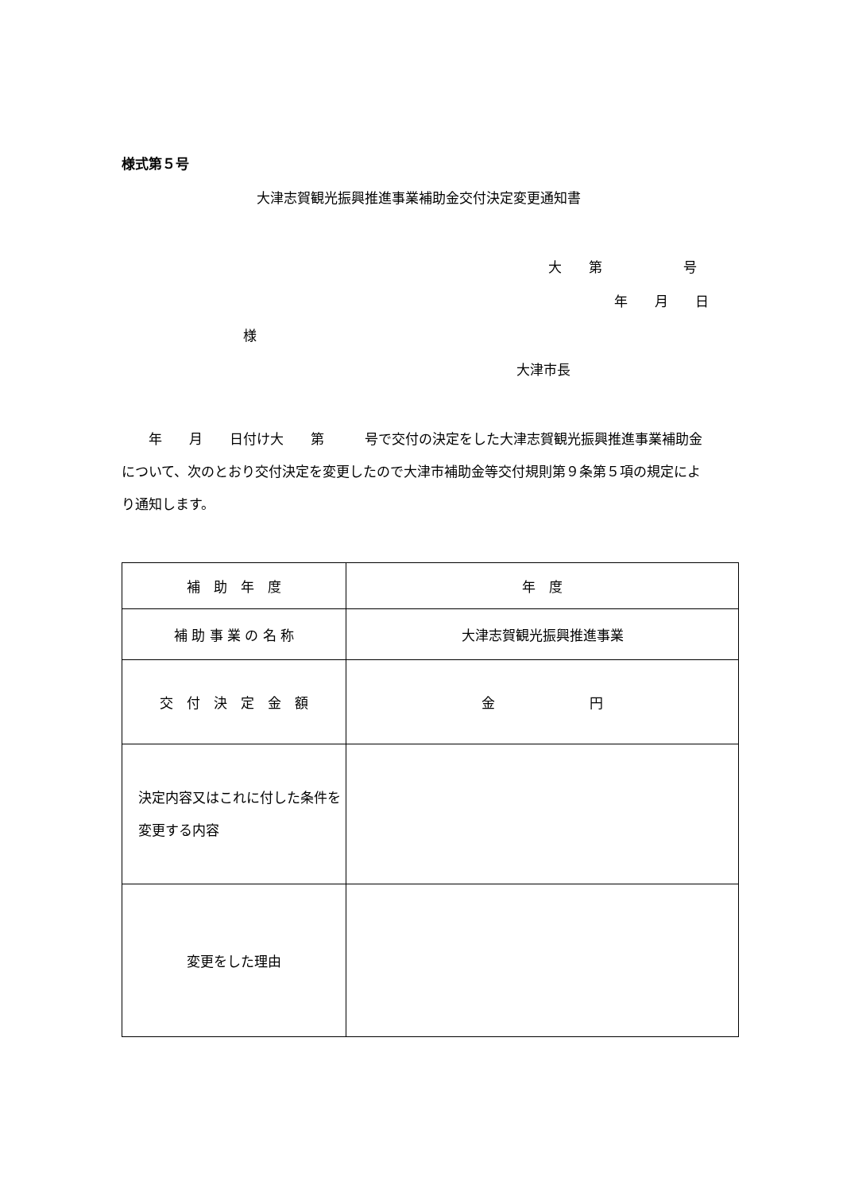様式第５号
大津志賀観光振興推進事業補助金交付決定変更通知書
大　　第　　　　　　号
年　　月　　日
様
大津市長
　　年　　月　　日付け大　　第　　　号で交付の決定をした大津志賀観光振興推進事業補助金について、次のとおり交付決定を変更したので大津市補助金等交付規則第９条第５項の規定により通知します。
| 補 助 年 度 | 年 度 |
| 補 助 事 業 の 名 称 | 大津志賀観光振興推進事業 |
| 交 付 決 定 金 額 | 金 円 |
| 決定内容又はこれに付した条件を変更する内容 | |
| 変更をした理由 | |